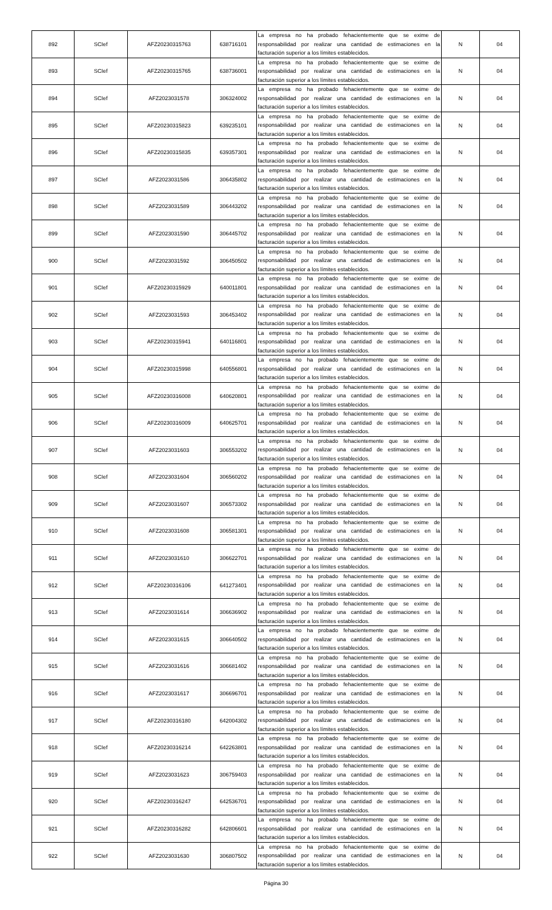| 892 | SCIef | AFZ20230315763 | 638716101 | La empresa no ha probado fehacientemente que se exime de responsabilidad por realizar una cantidad de estimaciones en la facturación superior a los límites establecidos. | N | 04 |
| 893 | SCIef | AFZ20230315765 | 638736001 | La empresa no ha probado fehacientemente que se exime de responsabilidad por realizar una cantidad de estimaciones en la facturación superior a los límites establecidos. | N | 04 |
| 894 | SCIef | AFZ2023031578 | 306324002 | La empresa no ha probado fehacientemente que se exime de responsabilidad por realizar una cantidad de estimaciones en la facturación superior a los límites establecidos. | N | 04 |
| 895 | SCIef | AFZ20230315823 | 639235101 | La empresa no ha probado fehacientemente que se exime de responsabilidad por realizar una cantidad de estimaciones en la facturación superior a los límites establecidos. | N | 04 |
| 896 | SCIef | AFZ20230315835 | 639357301 | La empresa no ha probado fehacientemente que se exime de responsabilidad por realizar una cantidad de estimaciones en la facturación superior a los límites establecidos. | N | 04 |
| 897 | SCIef | AFZ2023031586 | 306435802 | La empresa no ha probado fehacientemente que se exime de responsabilidad por realizar una cantidad de estimaciones en la facturación superior a los límites establecidos. | N | 04 |
| 898 | SCIef | AFZ2023031589 | 306443202 | La empresa no ha probado fehacientemente que se exime de responsabilidad por realizar una cantidad de estimaciones en la facturación superior a los límites establecidos. | N | 04 |
| 899 | SCIef | AFZ2023031590 | 306445702 | La empresa no ha probado fehacientemente que se exime de responsabilidad por realizar una cantidad de estimaciones en la facturación superior a los límites establecidos. | N | 04 |
| 900 | SCIef | AFZ2023031592 | 306450502 | La empresa no ha probado fehacientemente que se exime de responsabilidad por realizar una cantidad de estimaciones en la facturación superior a los límites establecidos. | N | 04 |
| 901 | SCIef | AFZ20230315929 | 640011801 | La empresa no ha probado fehacientemente que se exime de responsabilidad por realizar una cantidad de estimaciones en la facturación superior a los límites establecidos. | N | 04 |
| 902 | SCIef | AFZ2023031593 | 306453402 | La empresa no ha probado fehacientemente que se exime de responsabilidad por realizar una cantidad de estimaciones en la facturación superior a los límites establecidos. | N | 04 |
| 903 | SCIef | AFZ20230315941 | 640116801 | La empresa no ha probado fehacientemente que se exime de responsabilidad por realizar una cantidad de estimaciones en la facturación superior a los límites establecidos. | N | 04 |
| 904 | SCIef | AFZ20230315998 | 640556801 | La empresa no ha probado fehacientemente que se exime de responsabilidad por realizar una cantidad de estimaciones en la facturación superior a los límites establecidos. | N | 04 |
| 905 | SCIef | AFZ20230316008 | 640620801 | La empresa no ha probado fehacientemente que se exime de responsabilidad por realizar una cantidad de estimaciones en la facturación superior a los límites establecidos. | N | 04 |
| 906 | SCIef | AFZ20230316009 | 640625701 | La empresa no ha probado fehacientemente que se exime de responsabilidad por realizar una cantidad de estimaciones en la facturación superior a los límites establecidos. | N | 04 |
| 907 | SCIef | AFZ2023031603 | 306553202 | La empresa no ha probado fehacientemente que se exime de responsabilidad por realizar una cantidad de estimaciones en la facturación superior a los límites establecidos. | N | 04 |
| 908 | SCIef | AFZ2023031604 | 306560202 | La empresa no ha probado fehacientemente que se exime de responsabilidad por realizar una cantidad de estimaciones en la facturación superior a los límites establecidos. | N | 04 |
| 909 | SCIef | AFZ2023031607 | 306573302 | La empresa no ha probado fehacientemente que se exime de responsabilidad por realizar una cantidad de estimaciones en la facturación superior a los límites establecidos. | N | 04 |
| 910 | SCIef | AFZ2023031608 | 306581301 | La empresa no ha probado fehacientemente que se exime de responsabilidad por realizar una cantidad de estimaciones en la facturación superior a los límites establecidos. | N | 04 |
| 911 | SCIef | AFZ2023031610 | 306622701 | La empresa no ha probado fehacientemente que se exime de responsabilidad por realizar una cantidad de estimaciones en la facturación superior a los límites establecidos. | N | 04 |
| 912 | SCIef | AFZ20230316106 | 641273401 | La empresa no ha probado fehacientemente que se exime de responsabilidad por realizar una cantidad de estimaciones en la facturación superior a los límites establecidos. | N | 04 |
| 913 | SCIef | AFZ2023031614 | 306636902 | La empresa no ha probado fehacientemente que se exime de responsabilidad por realizar una cantidad de estimaciones en la facturación superior a los límites establecidos. | N | 04 |
| 914 | SCIef | AFZ2023031615 | 306640502 | La empresa no ha probado fehacientemente que se exime de responsabilidad por realizar una cantidad de estimaciones en la facturación superior a los límites establecidos. | N | 04 |
| 915 | SCIef | AFZ2023031616 | 306681402 | La empresa no ha probado fehacientemente que se exime de responsabilidad por realizar una cantidad de estimaciones en la facturación superior a los límites establecidos. | N | 04 |
| 916 | SCIef | AFZ2023031617 | 306696701 | La empresa no ha probado fehacientemente que se exime de responsabilidad por realizar una cantidad de estimaciones en la facturación superior a los límites establecidos. | N | 04 |
| 917 | SCIef | AFZ20230316180 | 642004302 | La empresa no ha probado fehacientemente que se exime de responsabilidad por realizar una cantidad de estimaciones en la facturación superior a los límites establecidos. | N | 04 |
| 918 | SCIef | AFZ20230316214 | 642263801 | La empresa no ha probado fehacientemente que se exime de responsabilidad por realizar una cantidad de estimaciones en la facturación superior a los límites establecidos. | N | 04 |
| 919 | SCIef | AFZ2023031623 | 306759403 | La empresa no ha probado fehacientemente que se exime de responsabilidad por realizar una cantidad de estimaciones en la facturación superior a los límites establecidos. | N | 04 |
| 920 | SCIef | AFZ20230316247 | 642536701 | La empresa no ha probado fehacientemente que se exime de responsabilidad por realizar una cantidad de estimaciones en la facturación superior a los límites establecidos. | N | 04 |
| 921 | SCIef | AFZ20230316282 | 642806601 | La empresa no ha probado fehacientemente que se exime de responsabilidad por realizar una cantidad de estimaciones en la facturación superior a los límites establecidos. | N | 04 |
| 922 | SCIef | AFZ2023031630 | 306807502 | La empresa no ha probado fehacientemente que se exime de responsabilidad por realizar una cantidad de estimaciones en la facturación superior a los límites establecidos. | N | 04 |
Página 30